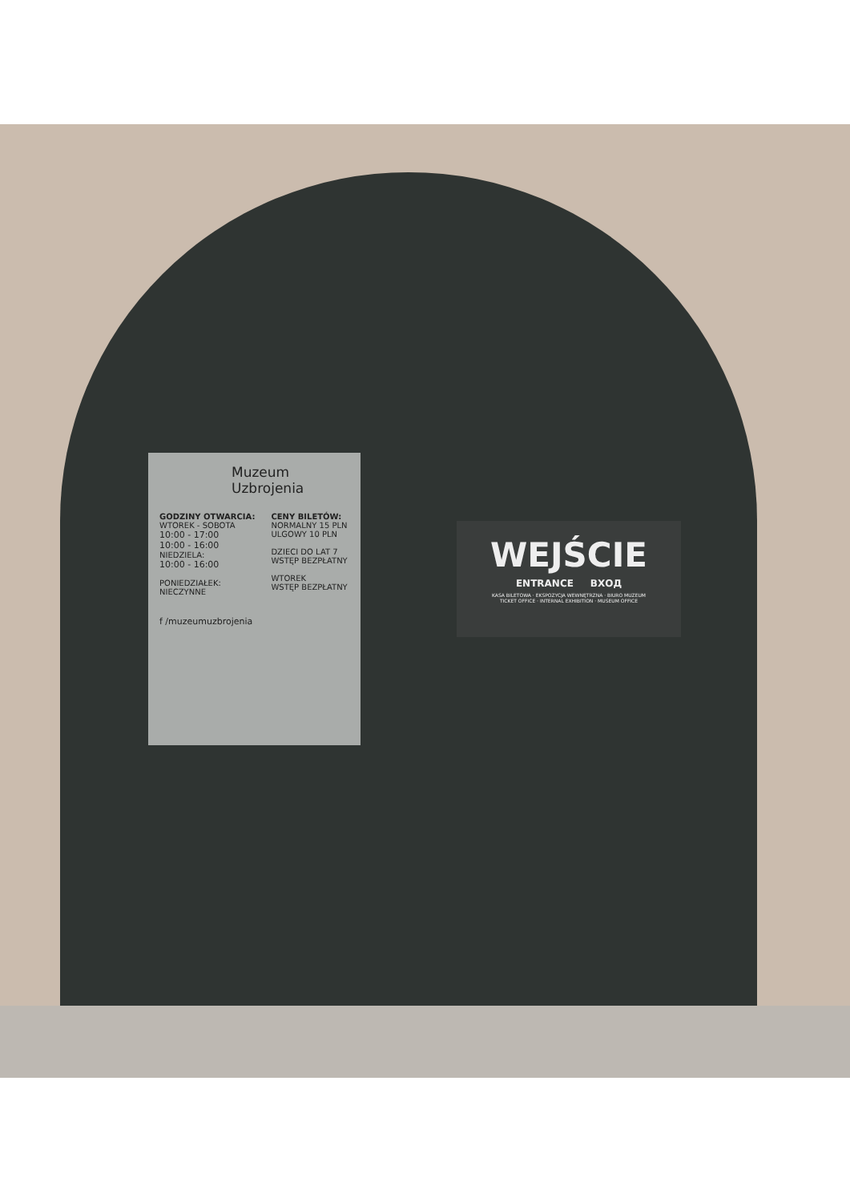Muzeum
Uzbrojenia
GODZINY OTWARCIA:
WTOREK - SOBOTA
10:00 - 17:00
10:00 - 16:00
NIEDZIELA:
10:00 - 16:00
PONIEDZIAŁEK:
NIECZYNNE
CENY BILETÓW:
NORMALNY 15 PLN
ULGOWY 10 PLN
DZIECI DO LAT 7
WSTĘP BEZPŁATNY
WTOREK
WSTĘP BEZPŁATNY
f /muzeumuzbrojenia
WEJŚCIE
ENTRANCE ВХОД
KASA BILETOWA · EKSPOZYCJA WEWNĘTRZNA · BIURO MUZEUM
TICKET OFFICE · INTERNAL EXHIBITION · MUSEUM OFFICE